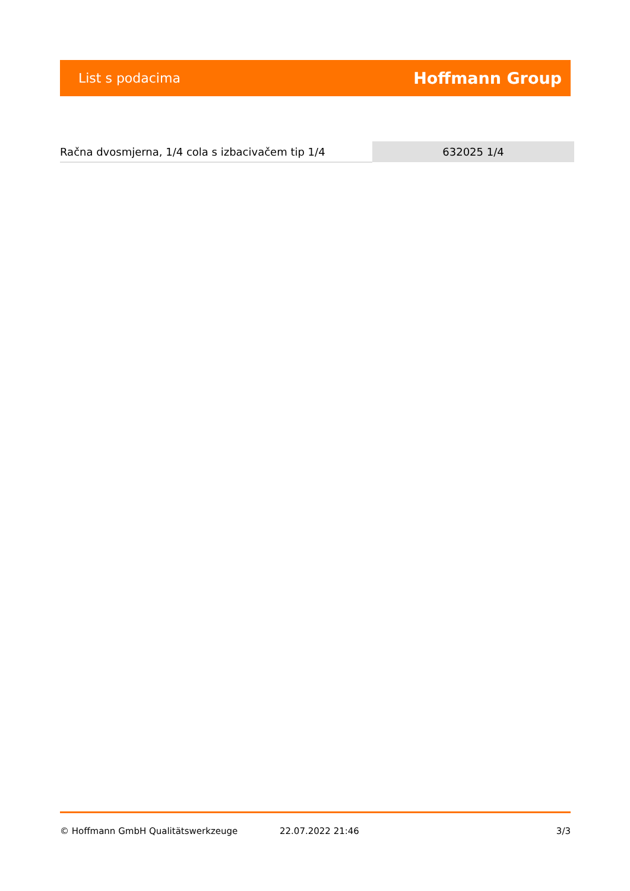List s podacima Hoffmann Group
| Račna dvosmjerna, 1/4 cola s izbacivačem tip 1/4 | 632025 1/4 |
© Hoffmann GmbH Qualitätswerkzeuge 22.07.2022 21:46 3/3